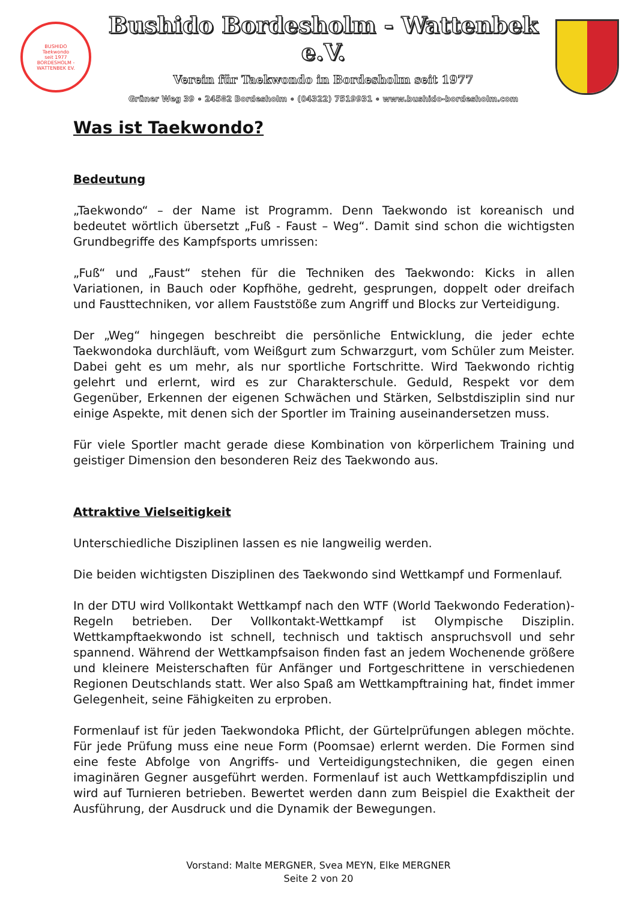BUSHIDO
Taekwondo
seit 1977
BORDESHOLM - WATTENBEK EV.
Bushido Bordesholm - Wattenbek e.V.
Verein für Taekwondo in Bordesholm seit 1977
Grüner Weg 39 ∘ 24582 Bordesholm ∘ (04322) 7519931 ∘ www.bushido-bordesholm.com
Was ist Taekwondo?
Bedeutung
„Taekwondo“ – der Name ist Programm. Denn Taekwondo ist koreanisch und bedeutet wörtlich übersetzt „Fuß - Faust – Weg“. Damit sind schon die wichtigsten Grundbegriffe des Kampfsports umrissen:
„Fuß“ und „Faust“ stehen für die Techniken des Taekwondo: Kicks in allen Variationen, in Bauch oder Kopfhöhe, gedreht, gesprungen, doppelt oder dreifach und Fausttechniken, vor allem Fauststöße zum Angriff und Blocks zur Verteidigung.
Der „Weg“ hingegen beschreibt die persönliche Entwicklung, die jeder echte Taekwondoka durchläuft, vom Weißgurt zum Schwarzgurt, vom Schüler zum Meister. Dabei geht es um mehr, als nur sportliche Fortschritte. Wird Taekwondo richtig gelehrt und erlernt, wird es zur Charakterschule. Geduld, Respekt vor dem Gegenüber, Erkennen der eigenen Schwächen und Stärken, Selbstdisziplin sind nur einige Aspekte, mit denen sich der Sportler im Training auseinandersetzen muss.
Für viele Sportler macht gerade diese Kombination von körperlichem Training und geistiger Dimension den besonderen Reiz des Taekwondo aus.
Attraktive Vielseitigkeit
Unterschiedliche Disziplinen lassen es nie langweilig werden.
Die beiden wichtigsten Disziplinen des Taekwondo sind Wettkampf und Formenlauf.
In der DTU wird Vollkontakt Wettkampf nach den WTF (World Taekwondo Federation)-Regeln betrieben. Der Vollkontakt-Wettkampf ist Olympische Disziplin. Wettkampftaekwondo ist schnell, technisch und taktisch anspruchsvoll und sehr spannend. Während der Wettkampfsaison finden fast an jedem Wochenende größere und kleinere Meisterschaften für Anfänger und Fortgeschrittene in verschiedenen Regionen Deutschlands statt. Wer also Spaß am Wettkampftraining hat, findet immer Gelegenheit, seine Fähigkeiten zu erproben.
Formenlauf ist für jeden Taekwondoka Pflicht, der Gürtelprüfungen ablegen möchte. Für jede Prüfung muss eine neue Form (Poomsae) erlernt werden. Die Formen sind eine feste Abfolge von Angriffs- und Verteidigungstechniken, die gegen einen imaginären Gegner ausgeführt werden. Formenlauf ist auch Wettkampfdisziplin und wird auf Turnieren betrieben. Bewertet werden dann zum Beispiel die Exaktheit der Ausführung, der Ausdruck und die Dynamik der Bewegungen.
Vorstand: Malte MERGNER, Svea MEYN, Elke MERGNER
Seite 2 von 20